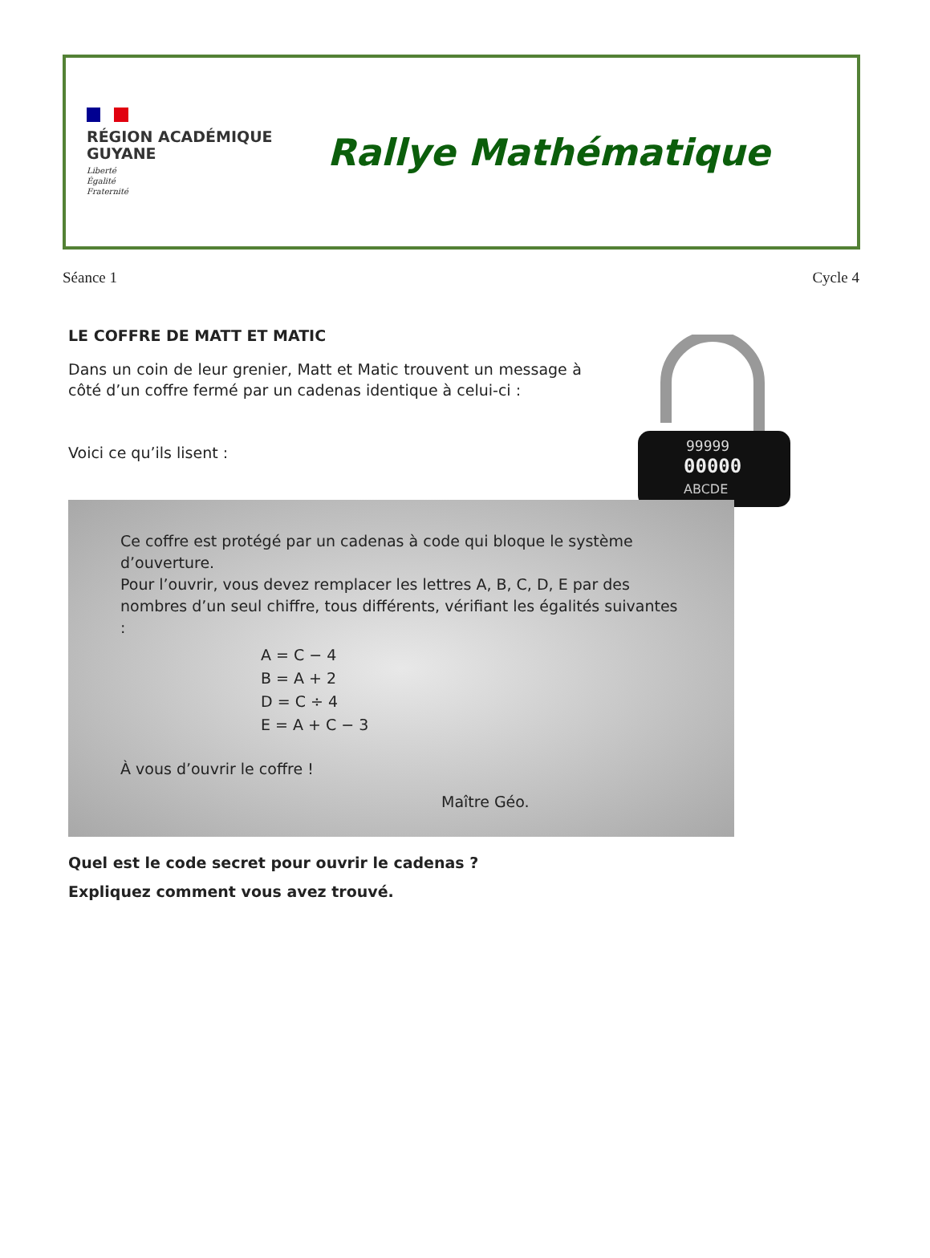RÉGION ACADÉMIQUE
GUYANE
Liberté
Égalité
Fraternité
Rallye Mathématique
Séance 1 Cycle 4
LE COFFRE DE MATT ET MATIC
Dans un coin de leur grenier, Matt et Matic trouvent un message à côté d’un coffre fermé par un cadenas identique à celui-ci :
Voici ce qu’ils lisent :
99999
00000
ABCDE
Ce coffre est protégé par un cadenas à code qui bloque le système d’ouverture.
Pour l’ouvrir, vous devez remplacer les lettres A, B, C, D, E par des nombres d’un seul chiffre, tous différents, vérifiant les égalités suivantes :
A = C − 4
B = A + 2
D = C ÷ 4
E = A + C − 3
À vous d’ouvrir le coffre !
Maître Géo.
Quel est le code secret pour ouvrir le cadenas ?
Expliquez comment vous avez trouvé.